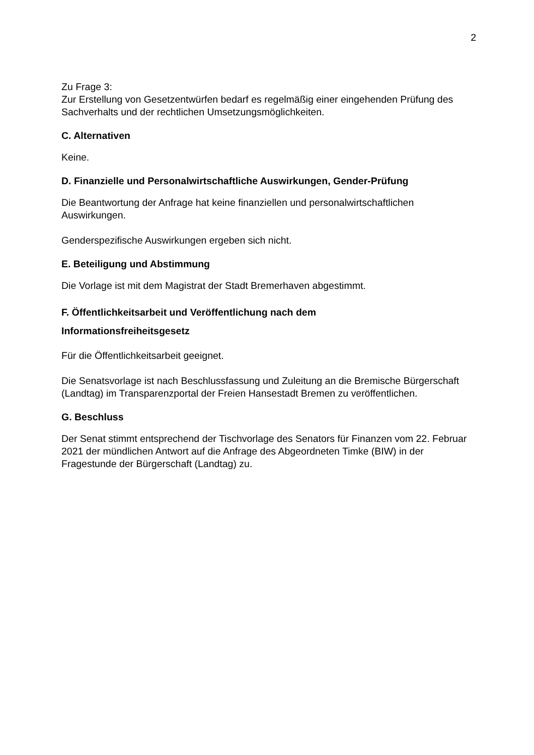2
Zu Frage 3:
Zur Erstellung von Gesetzentwürfen bedarf es regelmäßig einer eingehenden Prüfung des Sachverhalts und der rechtlichen Umsetzungsmöglichkeiten.
C. Alternativen
Keine.
D. Finanzielle und Personalwirtschaftliche Auswirkungen, Gender-Prüfung
Die Beantwortung der Anfrage hat keine finanziellen und personalwirtschaftlichen Auswirkungen.
Genderspezifische Auswirkungen ergeben sich nicht.
E. Beteiligung und Abstimmung
Die Vorlage ist mit dem Magistrat der Stadt Bremerhaven abgestimmt.
F. Öffentlichkeitsarbeit und Veröffentlichung nach dem
Informationsfreiheitsgesetz
Für die Öffentlichkeitsarbeit geeignet.
Die Senatsvorlage ist nach Beschlussfassung und Zuleitung an die Bremische Bürgerschaft (Landtag) im Transparenzportal der Freien Hansestadt Bremen zu veröffentlichen.
G. Beschluss
Der Senat stimmt entsprechend der Tischvorlage des Senators für Finanzen vom 22. Februar 2021 der mündlichen Antwort auf die Anfrage des Abgeordneten Timke (BIW) in der Fragestunde der Bürgerschaft (Landtag) zu.